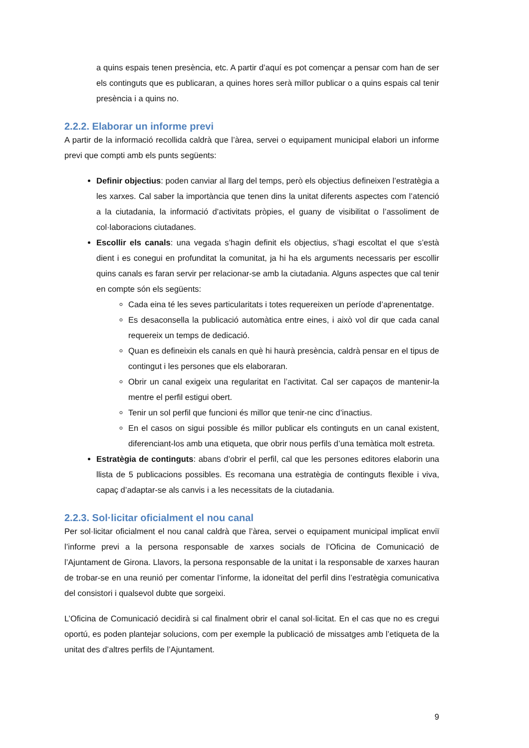a quins espais tenen presència, etc. A partir d’aquí es pot començar a pensar com han de ser els continguts que es publicaran, a quines hores serà millor publicar o a quins espais cal tenir presència i a quins no.
2.2.2. Elaborar un informe previ
A partir de la informació recollida caldrà que l’àrea, servei o equipament municipal elabori un informe previ que compti amb els punts següents:
Definir objectius: poden canviar al llarg del temps, però els objectius defineixen l’estratègia a les xarxes. Cal saber la importància que tenen dins la unitat diferents aspectes com l’atenció a la ciutadania, la informació d’activitats pròpies, el guany de visibilitat o l’assoliment de col·laboracions ciutadanes.
Escollir els canals: una vegada s’hagin definit els objectius, s’hagi escoltat el que s’està dient i es conegui en profunditat la comunitat, ja hi ha els arguments necessaris per escollir quins canals es faran servir per relacionar-se amb la ciutadania. Alguns aspectes que cal tenir en compte són els següents:
Cada eina té les seves particularitats i totes requereixen un període d’aprenentatge.
Es desaconsella la publicació automàtica entre eines, i això vol dir que cada canal requereix un temps de dedicació.
Quan es defineixin els canals en què hi haurà presència, caldrà pensar en el tipus de contingut i les persones que els elaboraran.
Obrir un canal exigeix una regularitat en l’activitat. Cal ser capaços de mantenir-la mentre el perfil estigui obert.
Tenir un sol perfil que funcioni és millor que tenir-ne cinc d’inactius.
En el casos on sigui possible és millor publicar els continguts en un canal existent, diferenciant-los amb una etiqueta, que obrir nous perfils d’una temàtica molt estreta.
Estratègia de continguts: abans d’obrir el perfil, cal que les persones editores elaborin una llista de 5 publicacions possibles. Es recomana una estratègia de continguts flexible i viva, capaç d’adaptar-se als canvis i a les necessitats de la ciutadania.
2.2.3. Sol·licitar oficialment el nou canal
Per sol·licitar oficialment el nou canal caldrà que l’àrea, servei o equipament municipal implicat enviï l’informe previ a la persona responsable de xarxes socials de l’Oficina de Comunicació de l’Ajuntament de Girona. Llavors, la persona responsable de la unitat i la responsable de xarxes hauran de trobar-se en una reunió per comentar l’informe, la idoneïtat del perfil dins l’estratègia comunicativa del consistori i qualsevol dubte que sorgeixi.
L’Oficina de Comunicació decidirà si cal finalment obrir el canal sol·licitat. En el cas que no es cregui oportú, es poden plantejar solucions, com per exemple la publicació de missatges amb l’etiqueta de la unitat des d’altres perfils de l’Ajuntament.
9